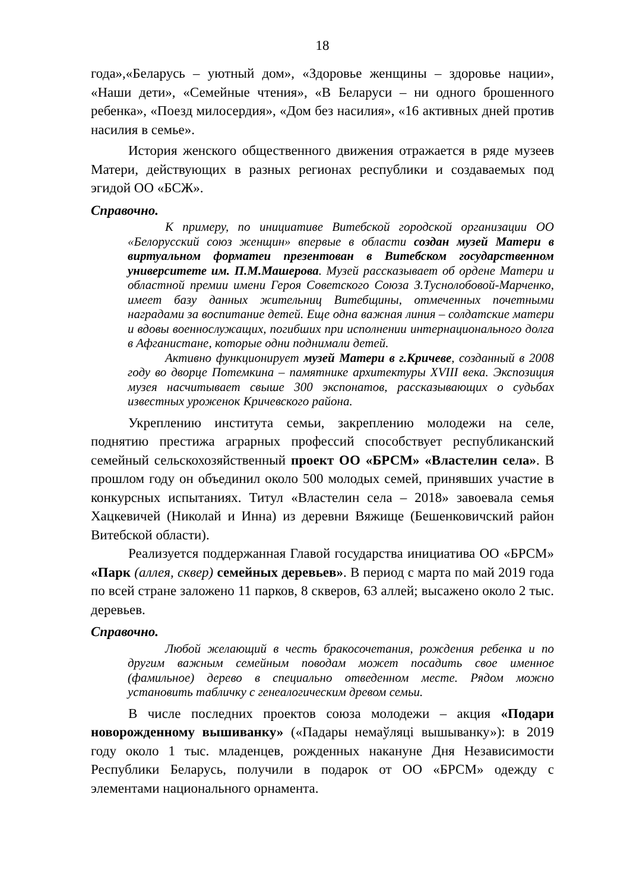18
года»,«Беларусь – уютный дом», «Здоровье женщины – здоровье нации», «Наши дети», «Семейные чтения», «В Беларуси – ни одного брошенного ребенка», «Поезд милосердия», «Дом без насилия», «16 активных дней против насилия в семье».
История женского общественного движения отражается в ряде музеев Матери, действующих в разных регионах республики и создаваемых под эгидой ОО «БСЖ».
Справочно.
К примеру, по инициативе Витебской городской организации ОО «Белорусский союз женщин» впервые в области создан музей Матери в виртуальном форматеи презентован в Витебском государственном университете им. П.М.Машерова. Музей рассказывает об ордене Матери и областной премии имени Героя Советского Союза З.Туснолобовой-Марченко, имеет базу данных жительниц Витебщины, отмеченных почетными наградами за воспитание детей. Еще одна важная линия – солдатские матери и вдовы военнослужащих, погибших при исполнении интернационального долга в Афганистане, которые одни поднимали детей.
Активно функционирует музей Матери в г.Кричеве, созданный в 2008 году во дворце Потемкина – памятнике архитектуры XVIII века. Экспозиция музея насчитывает свыше 300 экспонатов, рассказывающих о судьбах известных уроженок Кричевского района.
Укреплению института семьи, закреплению молодежи на селе, поднятию престижа аграрных профессий способствует республиканский семейный сельскохозяйственный проект ОО «БРСМ» «Властелин села». В прошлом году он объединил около 500 молодых семей, принявших участие в конкурсных испытаниях. Титул «Властелин села – 2018» завоевала семья Хацкевичей (Николай и Инна) из деревни Вяжище (Бешенковичский район Витебской области).
Реализуется поддержанная Главой государства инициатива ОО «БРСМ» «Парк (аллея, сквер) семейных деревьев». В период с марта по май 2019 года по всей стране заложено 11 парков, 8 скверов, 63 аллей; высажено около 2 тыс. деревьев.
Справочно.
Любой желающий в честь бракосочетания, рождения ребенка и по другим важным семейным поводам может посадить свое именное (фамильное) дерево в специально отведенном месте. Рядом можно установить табличку с генеалогическим древом семьи.
В числе последних проектов союза молодежи – акция «Подари новорожденному вышиванку» («Падары немаўляці вышыванку»): в 2019 году около 1 тыс. младенцев, рожденных накануне Дня Независимости Республики Беларусь, получили в подарок от ОО «БРСМ» одежду с элементами национального орнамента.